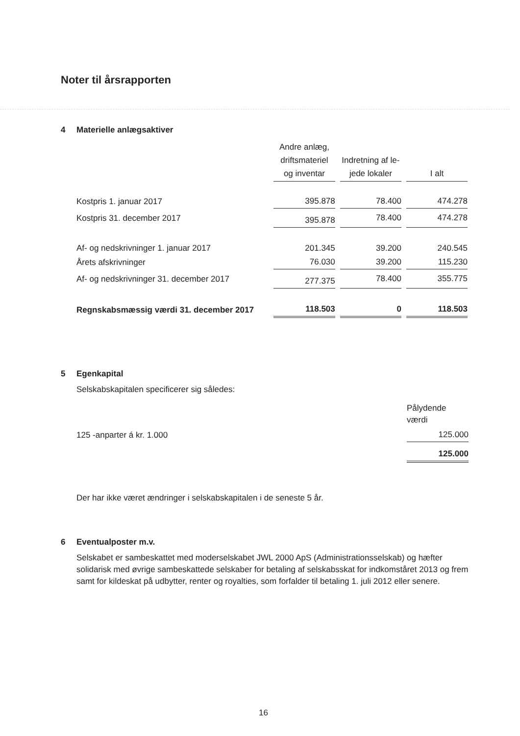Noter til årsrapporten
4 Materielle anlægsaktiver
| | Andre anlæg, driftsmateriel og inventar | Indretning af le- jede lokaler | I alt |
| Kostpris 1. januar 2017 | 395.878 | 78.400 | 474.278 |
| Kostpris 31. december 2017 | 395.878 | 78.400 | 474.278 |
| Af- og nedskrivninger 1. januar 2017 | 201.345 | 39.200 | 240.545 |
| Årets afskrivninger | 76.030 | 39.200 | 115.230 |
| Af- og nedskrivninger 31. december 2017 | 277.375 | 78.400 | 355.775 |
| Regnskabsmæssig værdi 31. december 2017 | 118.503 | 0 | 118.503 |
5 Egenkapital
Selskabskapitalen specificerer sig således:
| | Pålydende værdi |
| 125 -anparter á kr. 1.000 | 125.000 |
| | 125.000 |
Der har ikke været ændringer i selskabskapitalen i de seneste 5 år.
6 Eventualposter m.v.
Selskabet er sambeskattet med moderselskabet JWL 2000 ApS (Administrationsselskab) og hæfter solidarisk med øvrige sambeskattede selskaber for betaling af selskabsskat for indkomståret 2013 og frem samt for kildeskat på udbytter, renter og royalties, som forfalder til betaling 1. juli 2012 eller senere.
16